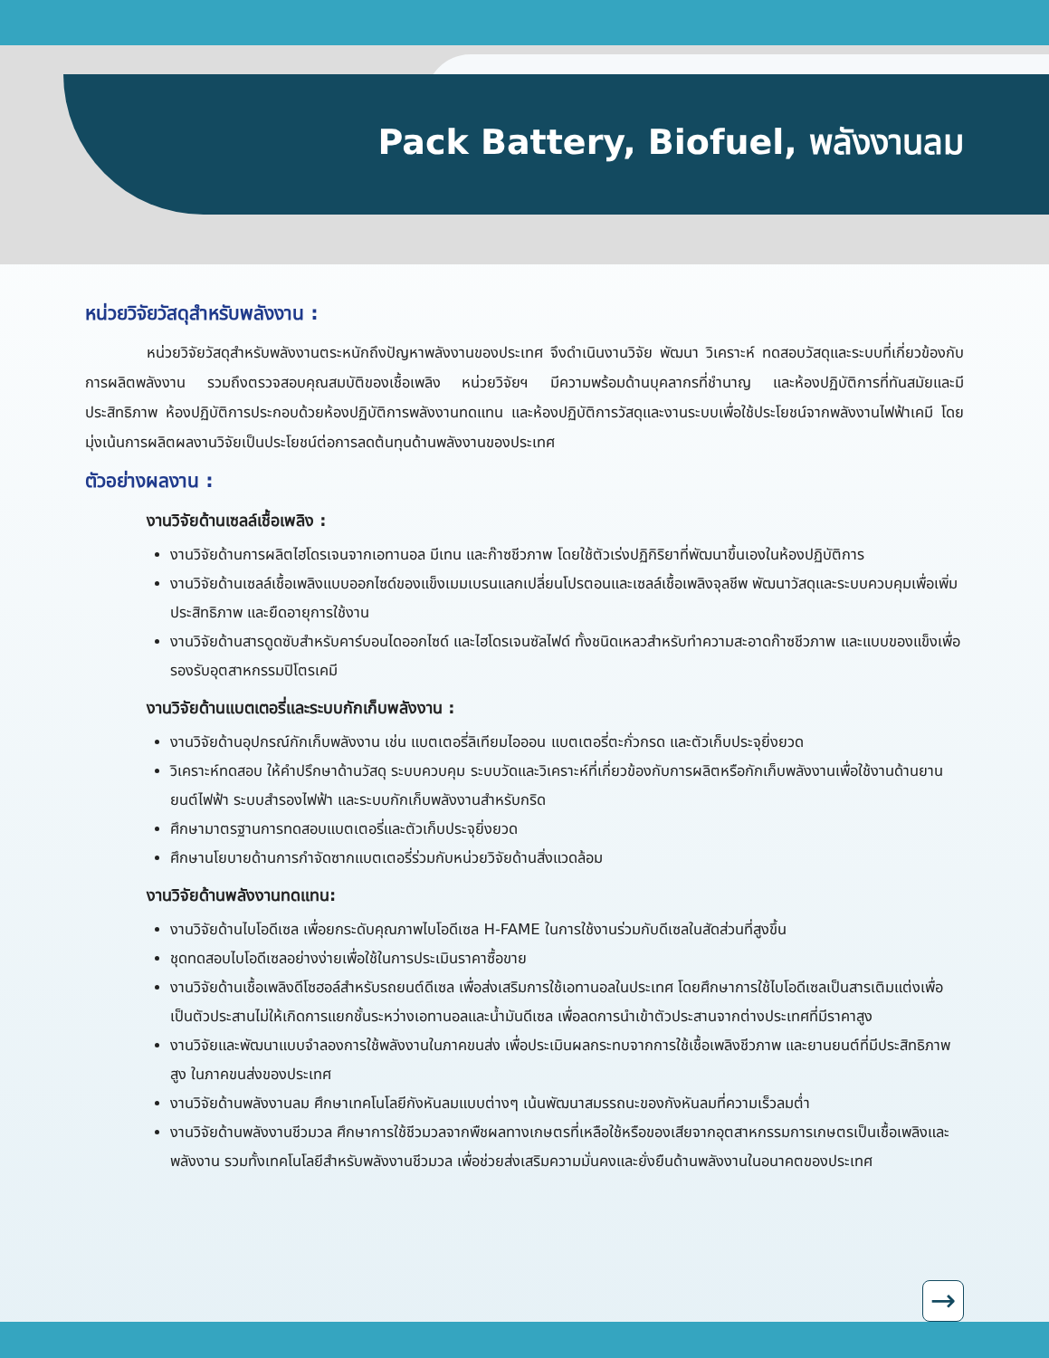Pack Battery, Biofuel, พลังงานลม
หน่วยวิจัยวัสดุสำหรับพลังงาน :
หน่วยวิจัยวัสดุสำหรับพลังงานตระหนักถึงปัญหาพลังงานของประเทศ จึงดำเนินงานวิจัย พัฒนา วิเคราะห์ ทดสอบวัสดุและระบบที่เกี่ยวข้องกับการผลิตพลังงาน รวมถึงตรวจสอบคุณสมบัติของเชื้อเพลิง หน่วยวิจัยฯ มีความพร้อมด้านบุคลากรที่ชำนาญ และห้องปฏิบัติการที่ทันสมัยและมีประสิทธิภาพ ห้องปฏิบัติการประกอบด้วยห้องปฏิบัติการพลังงานทดแทน และห้องปฏิบัติการวัสดุและงานระบบเพื่อใช้ประโยชน์จากพลังงานไฟฟ้าเคมี โดยมุ่งเน้นการผลิตผลงานวิจัยเป็นประโยชน์ต่อการลดต้นทุนด้านพลังงานของประเทศ
ตัวอย่างผลงาน :
งานวิจัยด้านเซลล์เชื้อเพลิง :
งานวิจัยด้านการผลิตไฮโดรเจนจากเอทานอล มีเทน และก๊าซชีวภาพ โดยใช้ตัวเร่งปฏิกิริยาที่พัฒนาขึ้นเองในห้องปฏิบัติการ
งานวิจัยด้านเซลล์เชื้อเพลิงแบบออกไซด์ของแข็งเมมเบรนแลกเปลี่ยนโปรตอนและเซลล์เชื้อเพลิงจุลชีพ พัฒนาวัสดุและระบบควบคุมเพื่อเพิ่มประสิทธิภาพ และยืดอายุการใช้งาน
งานวิจัยด้านสารดูดซับสำหรับคาร์บอนไดออกไซด์ และไฮโดรเจนซัลไฟด์ ทั้งชนิดเหลวสำหรับทำความสะอาดก๊าซชีวภาพ และแบบของแข็งเพื่อรองรับอุตสาหกรรมปิโตรเคมี
งานวิจัยด้านแบตเตอรี่และระบบกักเก็บพลังงาน :
งานวิจัยด้านอุปกรณ์กักเก็บพลังงาน เช่น แบตเตอรี่ลิเทียมไอออน แบตเตอรี่ตะกั่วกรด และตัวเก็บประจุยิ่งยวด
วิเคราะห์ทดสอบ ให้คำปรึกษาด้านวัสดุ ระบบควบคุม ระบบวัดและวิเคราะห์ที่เกี่ยวข้องกับการผลิตหรือกักเก็บพลังงานเพื่อใช้งานด้านยานยนต์ไฟฟ้า ระบบสำรองไฟฟ้า และระบบกักเก็บพลังงานสำหรับกริด
ศึกษามาตรฐานการทดสอบแบตเตอรี่และตัวเก็บประจุยิ่งยวด
ศึกษานโยบายด้านการกำจัดซากแบตเตอรี่ร่วมกับหน่วยวิจัยด้านสิ่งแวดล้อม
งานวิจัยด้านพลังงานทดแทน:
งานวิจัยด้านไบโอดีเซล เพื่อยกระดับคุณภาพไบโอดีเซล H-FAME ในการใช้งานร่วมกับดีเซลในสัดส่วนที่สูงขึ้น
ชุดทดสอบไบโอดีเซลอย่างง่ายเพื่อใช้ในการประเมินราคาซื้อขาย
งานวิจัยด้านเชื้อเพลิงดีโซฮอล์สำหรับรถยนต์ดีเซล เพื่อส่งเสริมการใช้เอทานอลในประเทศ โดยศึกษาการใช้ไบโอดีเซลเป็นสารเติมแต่งเพื่อเป็นตัวประสานไม่ให้เกิดการแยกชั้นระหว่างเอทานอลและน้ำมันดีเซล เพื่อลดการนำเข้าตัวประสานจากต่างประเทศที่มีราคาสูง
งานวิจัยและพัฒนาแบบจำลองการใช้พลังงานในภาคขนส่ง เพื่อประเมินผลกระทบจากการใช้เชื้อเพลิงชีวภาพ และยานยนต์ที่มีประสิทธิภาพสูง ในภาคขนส่งของประเทศ
งานวิจัยด้านพลังงานลม ศึกษาเทคโนโลยีกังหันลมแบบต่างๆ เน้นพัฒนาสมรรถนะของกังหันลมที่ความเร็วลมต่ำ
งานวิจัยด้านพลังงานชีวมวล ศึกษาการใช้ชีวมวลจากพืชผลทางเกษตรที่เหลือใช้หรือของเสียจากอุตสาหกรรมการเกษตรเป็นเชื้อเพลิงและพลังงาน รวมทั้งเทคโนโลยีสำหรับพลังงานชีวมวล เพื่อช่วยส่งเสริมความมั่นคงและยั่งยืนด้านพลังงานในอนาคตของประเทศ
→